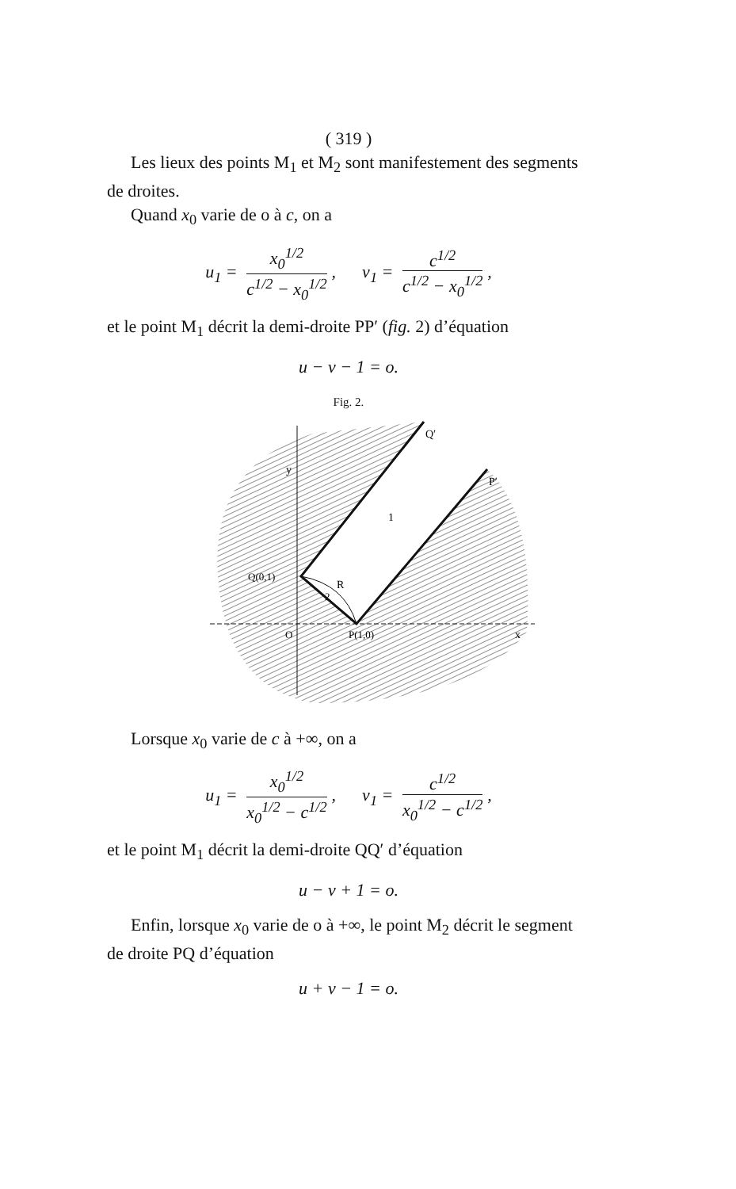( 319 )
Les lieux des points M<sub>1</sub> et M<sub>2</sub> sont manifestement des segments de droites.
Quand x<sub>0</sub> varie de o à c, on a
u<sub>1</sub> = x<sub>0</sub><sup>1/2</sup> c<sup>1/2</sup> − x<sub>0</sub><sup>1/2</sup>, v<sub>1</sub> = c<sup>1/2</sup> c<sup>1/2</sup> − x<sub>0</sub><sup>1/2</sup>,
et le point M<sub>1</sub> décrit la demi-droite PP′ (fig. 2) d’équation
u − v − 1 = o.
Fig. 2.
Q′
P′
1
R
2
Q(0,1)
O
P(1,0)
y
x
Lorsque x<sub>0</sub> varie de c à +∞, on a
u<sub>1</sub> = x<sub>0</sub><sup>1/2</sup> x<sub>0</sub><sup>1/2</sup> − c<sup>1/2</sup>, v<sub>1</sub> = c<sup>1/2</sup> x<sub>0</sub><sup>1/2</sup> − c<sup>1/2</sup>,
et le point M<sub>1</sub> décrit la demi-droite QQ′ d’équation
u − v + 1 = o.
Enfin, lorsque x<sub>0</sub> varie de o à +∞, le point M<sub>2</sub> décrit le segment de droite PQ d’équation
u + v − 1 = o.